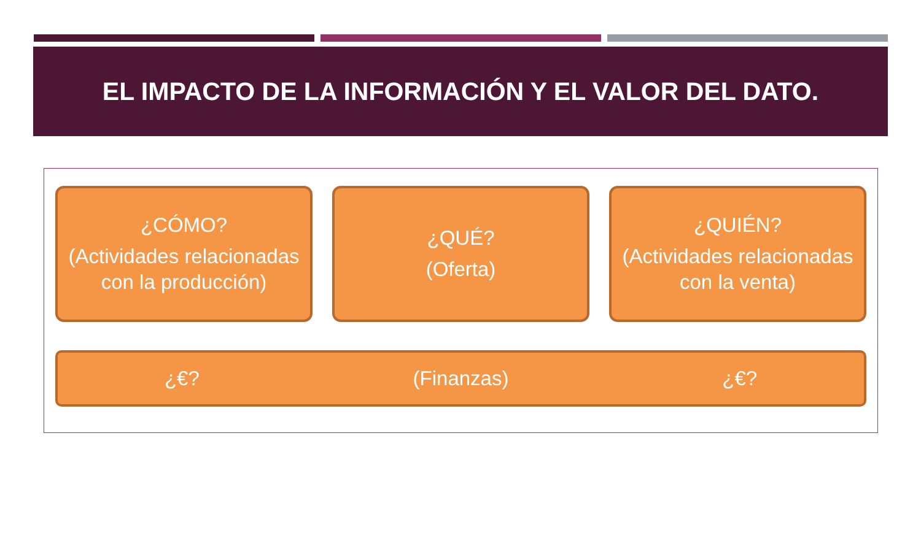EL IMPACTO DE LA INFORMACIÓN Y EL VALOR DEL DATO.
¿CÓMO?
(Actividades relacionadas con la producción)
¿QUÉ?
(Oferta)
¿QUIÉN?
(Actividades relacionadas con la venta)
¿€? (Finanzas) ¿€?